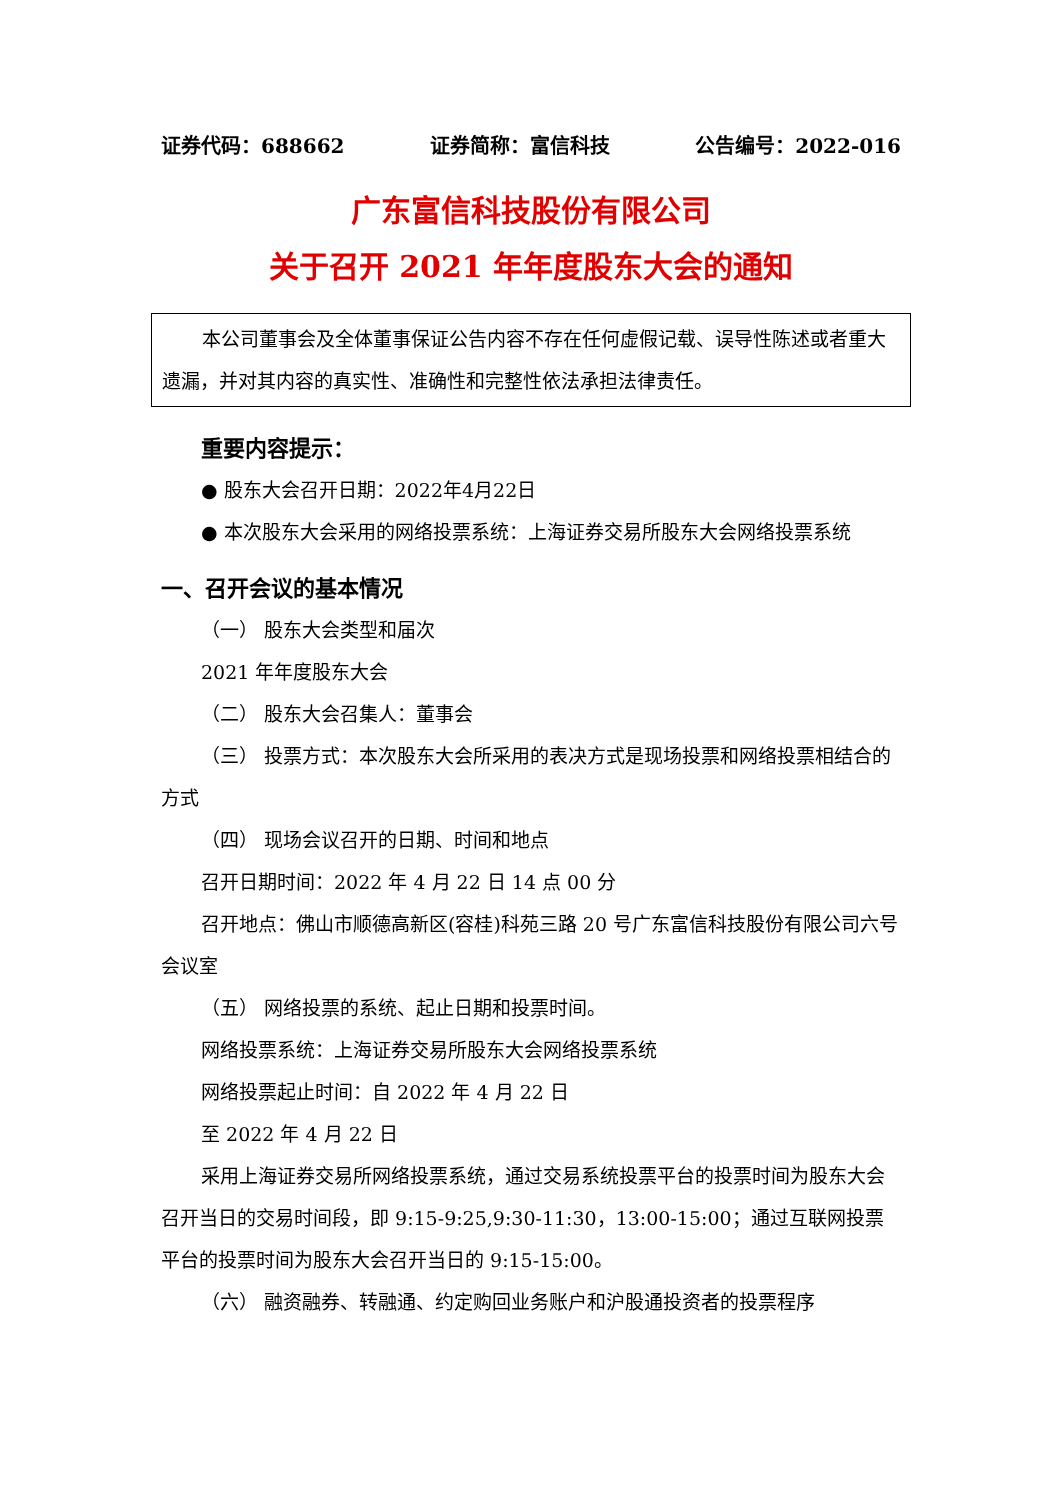证券代码：688662 证券简称：富信科技 公告编号：2022-016
广东富信科技股份有限公司
关于召开 2021 年年度股东大会的通知
本公司董事会及全体董事保证公告内容不存在任何虚假记载、误导性陈述或者重大遗漏，并对其内容的真实性、准确性和完整性依法承担法律责任。
重要内容提示：
● 股东大会召开日期：2022年4月22日
● 本次股东大会采用的网络投票系统：上海证券交易所股东大会网络投票系统
一、召开会议的基本情况
（一） 股东大会类型和届次
2021 年年度股东大会
（二） 股东大会召集人：董事会
（三） 投票方式：本次股东大会所采用的表决方式是现场投票和网络投票相结合的方式
（四） 现场会议召开的日期、时间和地点
召开日期时间：2022 年 4 月 22 日 14 点 00 分
召开地点：佛山市顺德高新区(容桂)科苑三路 20 号广东富信科技股份有限公司六号会议室
（五） 网络投票的系统、起止日期和投票时间。
网络投票系统：上海证券交易所股东大会网络投票系统
网络投票起止时间：自 2022 年 4 月 22 日
至 2022 年 4 月 22 日
采用上海证券交易所网络投票系统，通过交易系统投票平台的投票时间为股东大会召开当日的交易时间段，即 9:15-9:25,9:30-11:30，13:00-15:00；通过互联网投票平台的投票时间为股东大会召开当日的 9:15-15:00。
（六） 融资融券、转融通、约定购回业务账户和沪股通投资者的投票程序